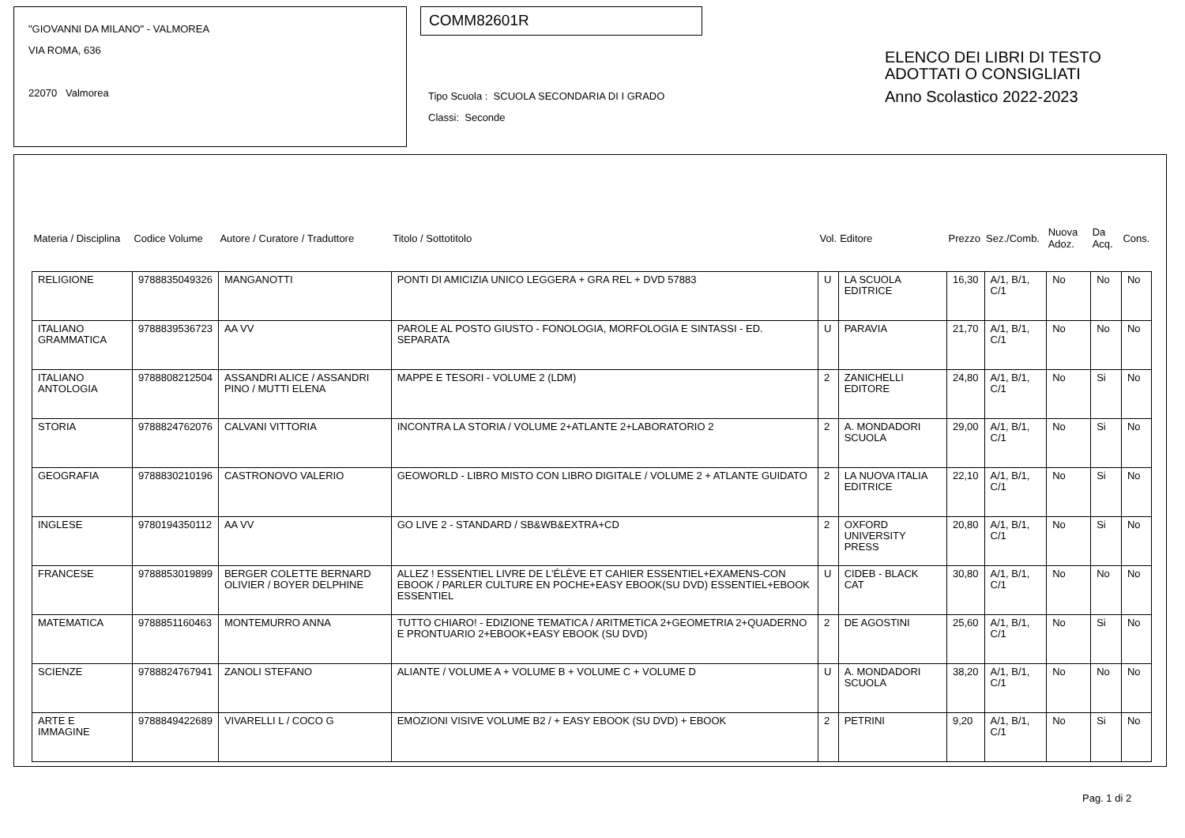"GIOVANNI DA MILANO" - VALMOREA
VIA ROMA, 636
22070 Valmorea
COMM82601R
Tipo Scuola : SCUOLA SECONDARIA DI I GRADO
Classi: Seconde
ELENCO DEI LIBRI DI TESTO
ADOTTATI O CONSIGLIATI
Anno Scolastico 2022-2023
| Materia / Disciplina | Codice Volume | Autore / Curatore / Traduttore | Titolo / Sottotitolo | Vol. | Editore | Prezzo | Sez./Comb. | Nuova Adoz. | Da Acq. | Cons. |
| --- | --- | --- | --- | --- | --- | --- | --- | --- | --- | --- |
| RELIGIONE | 9788835049326 | MANGANOTTI | PONTI DI AMICIZIA UNICO LEGGERA + GRA REL + DVD 57883 | U | LA SCUOLA EDITRICE | 16,30 | A/1, B/1, C/1 | No | No | No |
| ITALIANO GRAMMATICA | 9788839536723 | AA VV | PAROLE AL POSTO GIUSTO - FONOLOGIA, MORFOLOGIA E SINTASSI - ED. SEPARATA | U | PARAVIA | 21,70 | A/1, B/1, C/1 | No | No | No |
| ITALIANO ANTOLOGIA | 9788808212504 | ASSANDRI ALICE / ASSANDRI PINO / MUTTI ELENA | MAPPE E TESORI - VOLUME 2 (LDM) | 2 | ZANICHELLI EDITORE | 24,80 | A/1, B/1, C/1 | No | Si | No |
| STORIA | 9788824762076 | CALVANI VITTORIA | INCONTRA LA STORIA / VOLUME 2+ATLANTE 2+LABORATORIO 2 | 2 | A. MONDADORI SCUOLA | 29,00 | A/1, B/1, C/1 | No | Si | No |
| GEOGRAFIA | 9788830210196 | CASTRONOVO VALERIO | GEOWORLD - LIBRO MISTO CON LIBRO DIGITALE / VOLUME 2 + ATLANTE GUIDATO | 2 | LA NUOVA ITALIA EDITRICE | 22,10 | A/1, B/1, C/1 | No | Si | No |
| INGLESE | 9780194350112 | AA VV | GO LIVE 2 - STANDARD / SB&WB&EXTRA+CD | 2 | OXFORD UNIVERSITY PRESS | 20,80 | A/1, B/1, C/1 | No | Si | No |
| FRANCESE | 9788853019899 | BERGER COLETTE BERNARD OLIVIER / BOYER DELPHINE | ALLEZ ! ESSENTIEL LIVRE DE L'ÉLÈVE ET CAHIER ESSENTIEL+EXAMENS-CON EBOOK / PARLER CULTURE EN POCHE+EASY EBOOK(SU DVD) ESSENTIEL+EBOOK ESSENTIEL | U | CIDEB - BLACK CAT | 30,80 | A/1, B/1, C/1 | No | No | No |
| MATEMATICA | 9788851160463 | MONTEMURRO ANNA | TUTTO CHIARO! - EDIZIONE TEMATICA / ARITMETICA 2+GEOMETRIA 2+QUADERNO E PRONTUARIO 2+EBOOK+EASY EBOOK (SU DVD) | 2 | DE AGOSTINI | 25,60 | A/1, B/1, C/1 | No | Si | No |
| SCIENZE | 9788824767941 | ZANOLI STEFANO | ALIANTE / VOLUME A + VOLUME B + VOLUME C + VOLUME D | U | A. MONDADORI SCUOLA | 38,20 | A/1, B/1, C/1 | No | No | No |
| ARTE E IMMAGINE | 9788849422689 | VIVARELLI L / COCO G | EMOZIONI VISIVE VOLUME B2 / + EASY EBOOK (SU DVD) + EBOOK | 2 | PETRINI | 9,20 | A/1, B/1, C/1 | No | Si | No |
Pag. 1 di 2